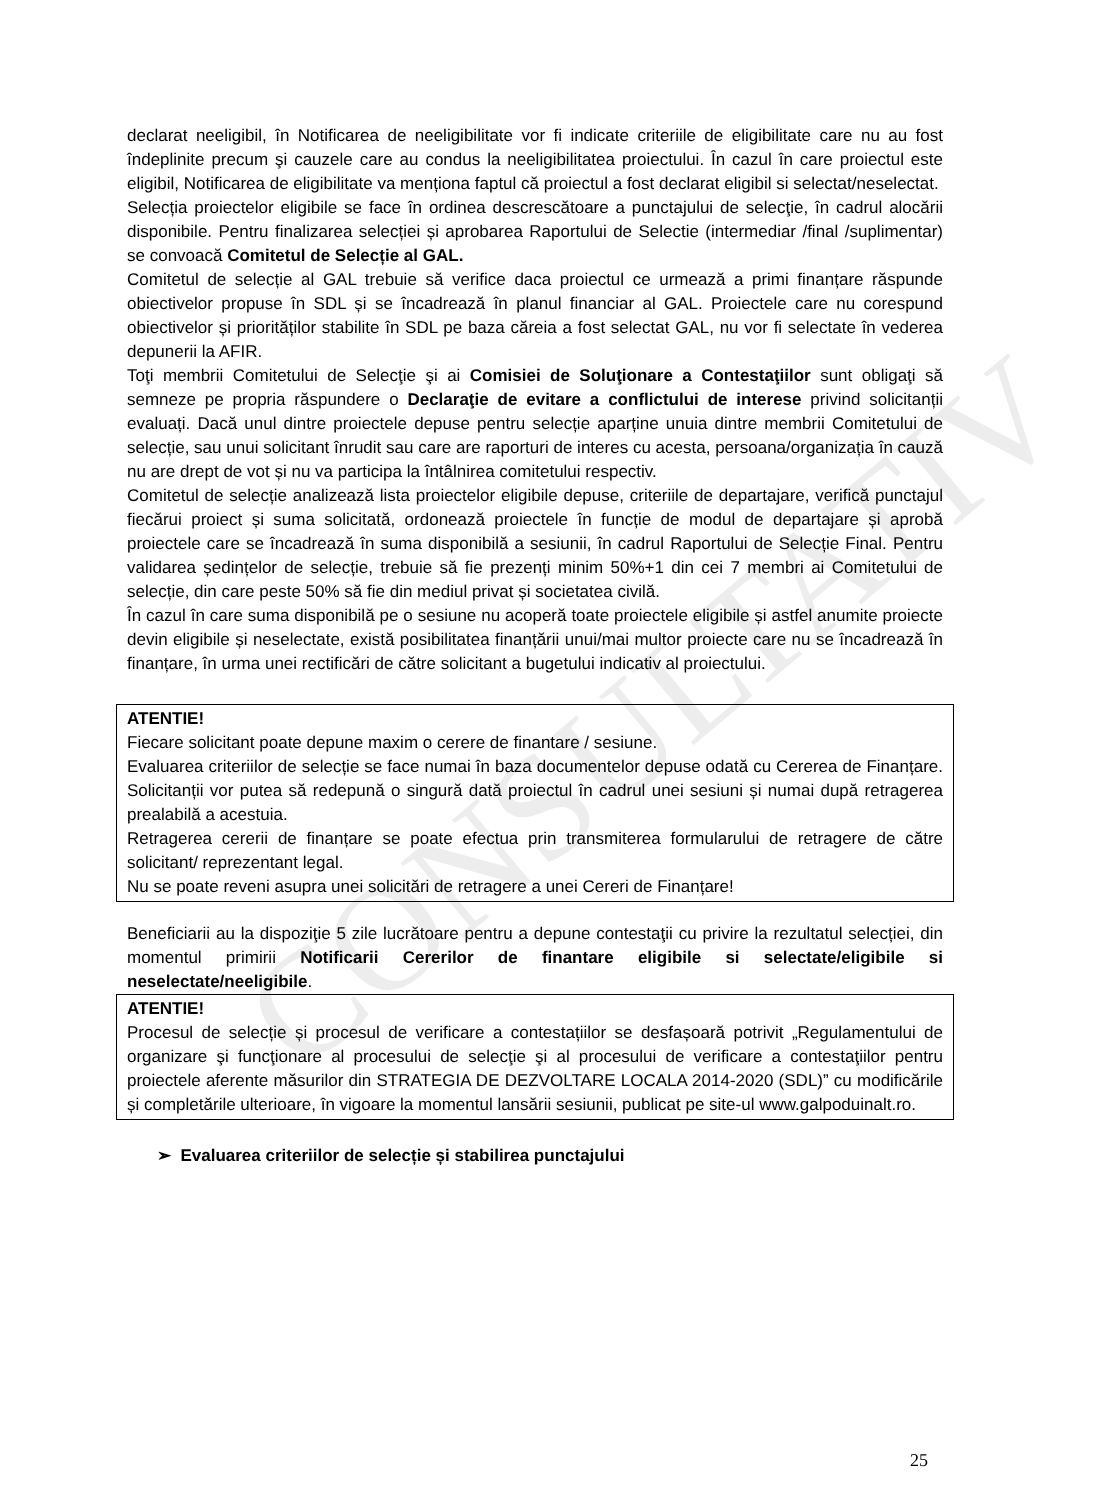CONSULTATIV
declarat neeligibil, în Notificarea de neeligibilitate vor fi indicate criteriile de eligibilitate care nu au fost îndeplinite precum şi cauzele care au condus la neeligibilitatea proiectului. În cazul în care proiectul este eligibil, Notificarea de eligibilitate va menționa faptul că proiectul a fost declarat eligibil si selectat/neselectat.
Selecția proiectelor eligibile se face în ordinea descrescătoare a punctajului de selecţie, în cadrul alocării disponibile. Pentru finalizarea selecției și aprobarea Raportului de Selectie (intermediar /final /suplimentar) se convoacă Comitetul de Selecție al GAL.
Comitetul de selecție al GAL trebuie să verifice daca proiectul ce urmează a primi finanțare răspunde obiectivelor propuse în SDL și se încadrează în planul financiar al GAL. Proiectele care nu corespund obiectivelor și priorităților stabilite în SDL pe baza căreia a fost selectat GAL, nu vor fi selectate în vederea depunerii la AFIR.
Toţi membrii Comitetului de Selecţie şi ai Comisiei de Soluţionare a Contestaţiilor sunt obligaţi să semneze pe propria răspundere o Declaraţie de evitare a conflictului de interese privind solicitanții evaluați. Dacă unul dintre proiectele depuse pentru selecție aparține unuia dintre membrii Comitetului de selecție, sau unui solicitant înrudit sau care are raporturi de interes cu acesta, persoana/organizația în cauză nu are drept de vot și nu va participa la întâlnirea comitetului respectiv.
Comitetul de selecție analizează lista proiectelor eligibile depuse, criteriile de departajare, verifică punctajul fiecărui proiect și suma solicitată, ordonează proiectele în funcție de modul de departajare și aprobă proiectele care se încadrează în suma disponibilă a sesiunii, în cadrul Raportului de Selecție Final. Pentru validarea ședințelor de selecție, trebuie să fie prezenți minim 50%+1 din cei 7 membri ai Comitetului de selecție, din care peste 50% să fie din mediul privat și societatea civilă.
În cazul în care suma disponibilă pe o sesiune nu acoperă toate proiectele eligibile și astfel anumite proiecte devin eligibile și neselectate, există posibilitatea finanțării unui/mai multor proiecte care nu se încadrează în finanțare, în urma unei rectificări de către solicitant a bugetului indicativ al proiectului.
ATENTIE!
Fiecare solicitant poate depune maxim o cerere de finantare / sesiune.
Evaluarea criteriilor de selecție se face numai în baza documentelor depuse odată cu Cererea de Finanțare. Solicitanții vor putea să redepună o singură dată proiectul în cadrul unei sesiuni și numai după retragerea prealabilă a acestuia.
Retragerea cererii de finanțare se poate efectua prin transmiterea formularului de retragere de către solicitant/ reprezentant legal.
Nu se poate reveni asupra unei solicitări de retragere a unei Cereri de Finanțare!
Beneficiarii au la dispoziţie 5 zile lucrătoare pentru a depune contestaţii cu privire la rezultatul selecției, din momentul primirii Notificarii Cererilor de finantare eligibile si selectate/eligibile si neselectate/neeligibile.
ATENTIE!
Procesul de selecție și procesul de verificare a contestațiilor se desfașoară potrivit „Regulamentului de organizare şi funcţionare al procesului de selecţie şi al procesului de verificare a contestaţiilor pentru proiectele aferente măsurilor din STRATEGIA DE DEZVOLTARE LOCALA 2014-2020 (SDL)” cu modificările și completările ulterioare, în vigoare la momentul lansării sesiunii, publicat pe site-ul www.galpoduinalt.ro.
➢ Evaluarea criteriilor de selecție și stabilirea punctajului
25